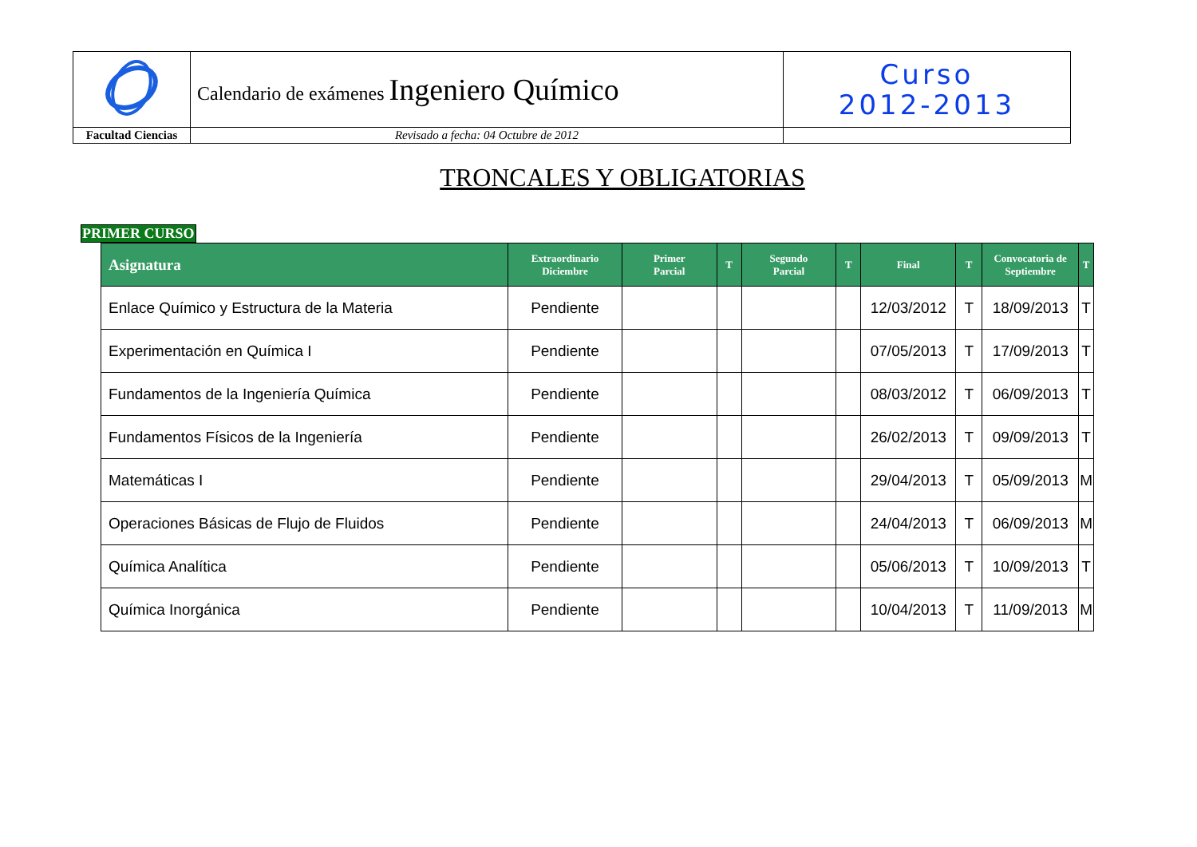| | Calendario de exámenes Ingeniero Químico | Curso 2012-2013 |
| Facultad Ciencias | Revisado a fecha: 04 Octubre de 2012 | |
TRONCALES Y OBLIGATORIAS
PRIMER CURSO
| Asignatura | Extraordinario Diciembre | Primer Parcial | T | Segundo Parcial | T | Final | T | Convocatoria de Septiembre | T |
| --- | --- | --- | --- | --- | --- | --- | --- | --- | --- |
| Enlace Químico y Estructura de la Materia | Pendiente | | | | | 12/03/2012 | T | 18/09/2013 | T |
| Experimentación en Química I | Pendiente | | | | | 07/05/2013 | T | 17/09/2013 | T |
| Fundamentos de la Ingeniería Química | Pendiente | | | | | 08/03/2012 | T | 06/09/2013 | T |
| Fundamentos Físicos de la Ingeniería | Pendiente | | | | | 26/02/2013 | T | 09/09/2013 | T |
| Matemáticas I | Pendiente | | | | | 29/04/2013 | T | 05/09/2013 | M |
| Operaciones Básicas de Flujo de Fluidos | Pendiente | | | | | 24/04/2013 | T | 06/09/2013 | M |
| Química Analítica | Pendiente | | | | | 05/06/2013 | T | 10/09/2013 | T |
| Química Inorgánica | Pendiente | | | | | 10/04/2013 | T | 11/09/2013 | M |